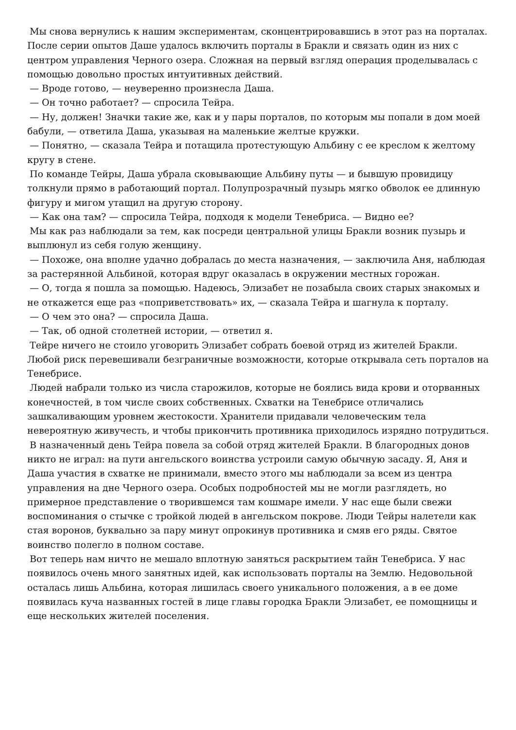Мы снова вернулись к нашим экспериментам, сконцентрировавшись в этот раз на порталах. После серии опытов Даше удалось включить порталы в Бракли и связать один из них с центром управления Черного озера. Сложная на первый взгляд операция проделывалась с помощью довольно простых интуитивных действий.
— Вроде готово, — неуверенно произнесла Даша.
— Он точно работает? — спросила Тейра.
— Ну, должен! Значки такие же, как и у пары порталов, по которым мы попали в дом моей бабули, — ответила Даша, указывая на маленькие желтые кружки.
— Понятно, — сказала Тейра и потащила протестующую Альбину с ее креслом к желтому кругу в стене.
По команде Тейры, Даша убрала сковывающие Альбину путы — и бывшую провидицу толкнули прямо в работающий портал. Полупрозрачный пузырь мягко обволок ее длинную фигуру и мигом утащил на другую сторону.
— Как она там? — спросила Тейра, подходя к модели Тенебриса. — Видно ее?
Мы как раз наблюдали за тем, как посреди центральной улицы Бракли возник пузырь и выплюнул из себя голую женщину.
— Похоже, она вполне удачно добралась до места назначения, — заключила Аня, наблюдая за растерянной Альбиной, которая вдруг оказалась в окружении местных горожан.
— О, тогда я пошла за помощью. Надеюсь, Элизабет не позабыла своих старых знакомых и не откажется еще раз «поприветствовать» их, — сказала Тейра и шагнула к порталу.
— О чем это она? — спросила Даша.
— Так, об одной столетней истории, — ответил я.
Тейре ничего не стоило уговорить Элизабет собрать боевой отряд из жителей Бракли. Любой риск перевешивали безграничные возможности, которые открывала сеть порталов на Тенебрисе.
Людей набрали только из числа старожилов, которые не боялись вида крови и оторванных конечностей, в том числе своих собственных. Схватки на Тенебрисе отличались зашкаливающим уровнем жестокости. Хранители придавали человеческим тела невероятную живучесть, и чтобы прикончить противника приходилось изрядно потрудиться.
В назначенный день Тейра повела за собой отряд жителей Бракли. В благородных донов никто не играл: на пути ангельского воинства устроили самую обычную засаду. Я, Аня и Даша участия в схватке не принимали, вместо этого мы наблюдали за всем из центра управления на дне Черного озера. Особых подробностей мы не могли разглядеть, но примерное представление о творившемся там кошмаре имели. У нас еще были свежи воспоминания о стычке с тройкой людей в ангельском покрове. Люди Тейры налетели как стая воронов, буквально за пару минут опрокинув противника и смяв его ряды. Святое воинство полегло в полном составе.
Вот теперь нам ничто не мешало вплотную заняться раскрытием тайн Тенебриса. У нас появилось очень много занятных идей, как использовать порталы на Землю. Недовольной осталась лишь Альбина, которая лишилась своего уникального положения, а в ее доме появилась куча названных гостей в лице главы городка Бракли Элизабет, ее помощницы и еще нескольких жителей поселения.